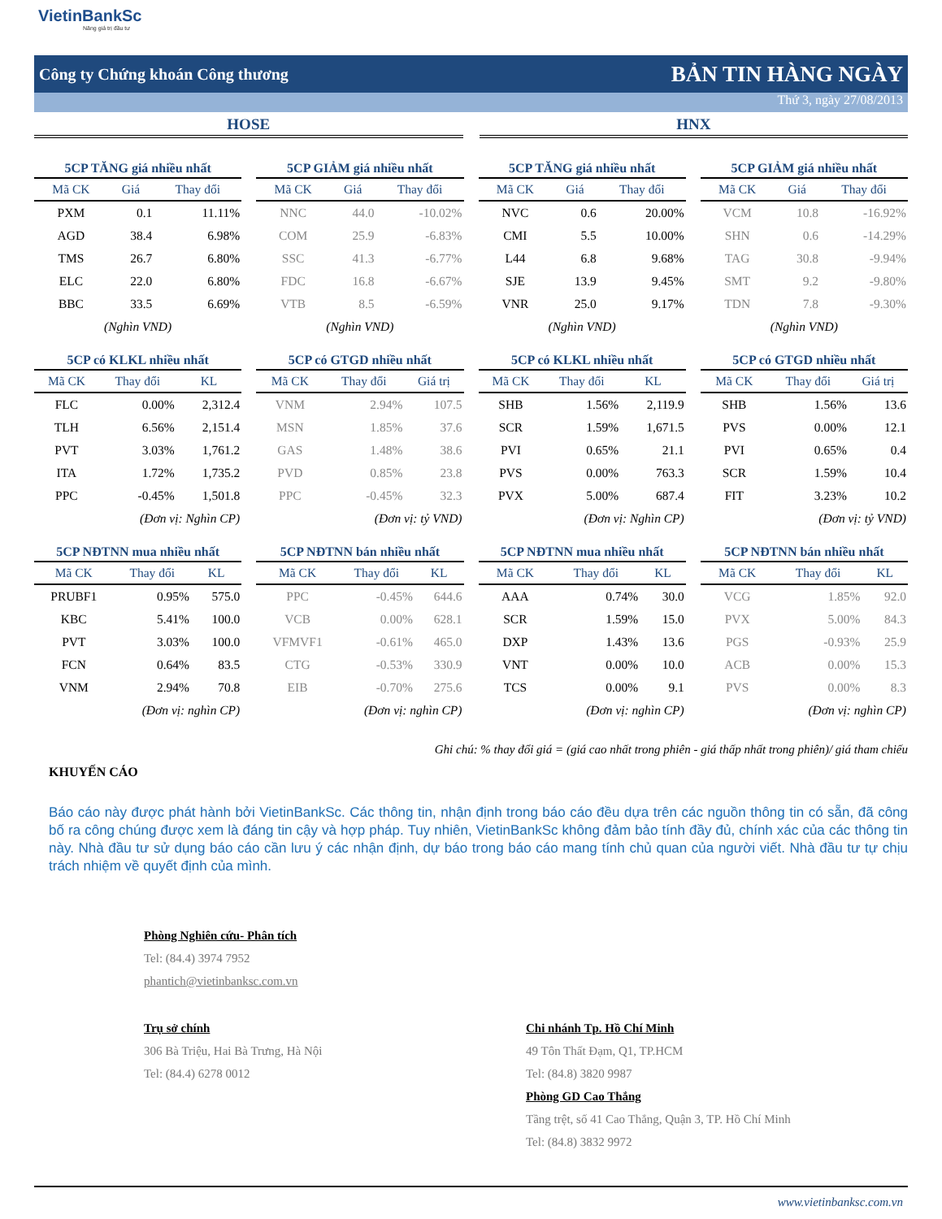VietinBankSc
Nâng giá trị đầu tư
Công ty Chứng khoán Công thương BẢN TIN HÀNG NGÀY
Thứ 3, ngày 27/08/2013
HOSE HNX
5CP TĂNG giá nhiều nhất
| Mã CK | Giá | Thay đổi |
| --- | --- | --- |
| PXM | 0.1 | 11.11% |
| AGD | 38.4 | 6.98% |
| TMS | 26.7 | 6.80% |
| ELC | 22.0 | 6.80% |
| BBC | 33.5 | 6.69% |
| (Nghìn VND) | | |
5CP GIẢM giá nhiều nhất
| Mã CK | Giá | Thay đổi |
| --- | --- | --- |
| NNC | 44.0 | -10.02% |
| COM | 25.9 | -6.83% |
| SSC | 41.3 | -6.77% |
| FDC | 16.8 | -6.67% |
| VTB | 8.5 | -6.59% |
| (Nghìn VND) | | |
5CP TĂNG giá nhiều nhất
| Mã CK | Giá | Thay đổi |
| --- | --- | --- |
| NVC | 0.6 | 20.00% |
| CMI | 5.5 | 10.00% |
| L44 | 6.8 | 9.68% |
| SJE | 13.9 | 9.45% |
| VNR | 25.0 | 9.17% |
| (Nghìn VND) | | |
5CP GIẢM giá nhiều nhất
| Mã CK | Giá | Thay đổi |
| --- | --- | --- |
| VCM | 10.8 | -16.92% |
| SHN | 0.6 | -14.29% |
| TAG | 30.8 | -9.94% |
| SMT | 9.2 | -9.80% |
| TDN | 7.8 | -9.30% |
| (Nghìn VND) | | |
5CP có KLKL nhiều nhất
| Mã CK | Thay đổi | KL |
| --- | --- | --- |
| FLC | 0.00% | 2,312.4 |
| TLH | 6.56% | 2,151.4 |
| PVT | 3.03% | 1,761.2 |
| ITA | 1.72% | 1,735.2 |
| PPC | -0.45% | 1,501.8 |
| (Đơn vị: Nghìn CP) | | |
5CP có GTGD nhiều nhất
| Mã CK | Thay đổi | Giá trị |
| --- | --- | --- |
| VNM | 2.94% | 107.5 |
| MSN | 1.85% | 37.6 |
| GAS | 1.48% | 38.6 |
| PVD | 0.85% | 23.8 |
| PPC | -0.45% | 32.3 |
| (Đơn vị: tỷ VND) | | |
5CP có KLKL nhiều nhất
| Mã CK | Thay đổi | KL |
| --- | --- | --- |
| SHB | 1.56% | 2,119.9 |
| SCR | 1.59% | 1,671.5 |
| PVI | 0.65% | 21.1 |
| PVS | 0.00% | 763.3 |
| PVX | 5.00% | 687.4 |
| (Đơn vị: Nghìn CP) | | |
5CP có GTGD nhiều nhất
| Mã CK | Thay đổi | Giá trị |
| --- | --- | --- |
| SHB | 1.56% | 13.6 |
| PVS | 0.00% | 12.1 |
| PVI | 0.65% | 0.4 |
| SCR | 1.59% | 10.4 |
| FIT | 3.23% | 10.2 |
| (Đơn vị: tỷ VND) | | |
5CP NĐTNN mua nhiều nhất
| Mã CK | Thay đổi | KL |
| --- | --- | --- |
| PRUBF1 | 0.95% | 575.0 |
| KBC | 5.41% | 100.0 |
| PVT | 3.03% | 100.0 |
| FCN | 0.64% | 83.5 |
| VNM | 2.94% | 70.8 |
| (Đơn vị: nghìn CP) | | |
5CP NĐTNN bán nhiều nhất
| Mã CK | Thay đổi | KL |
| --- | --- | --- |
| PPC | -0.45% | 644.6 |
| VCB | 0.00% | 628.1 |
| VFMVF1 | -0.61% | 465.0 |
| CTG | -0.53% | 330.9 |
| EIB | -0.70% | 275.6 |
| (Đơn vị: nghìn CP) | | |
5CP NĐTNN mua nhiều nhất
| Mã CK | Thay đổi | KL |
| --- | --- | --- |
| AAA | 0.74% | 30.0 |
| SCR | 1.59% | 15.0 |
| DXP | 1.43% | 13.6 |
| VNT | 0.00% | 10.0 |
| TCS | 0.00% | 9.1 |
| (Đơn vị: nghìn CP) | | |
5CP NĐTNN bán nhiều nhất
| Mã CK | Thay đổi | KL |
| --- | --- | --- |
| VCG | 1.85% | 92.0 |
| PVX | 5.00% | 84.3 |
| PGS | -0.93% | 25.9 |
| ACB | 0.00% | 15.3 |
| PVS | 0.00% | 8.3 |
| (Đơn vị: nghìn CP) | | |
Ghi chú: % thay đổi giá = (giá cao nhất trong phiên - giá thấp nhất trong phiên)/ giá tham chiếu
KHUYẾN CÁO
Báo cáo này được phát hành bởi VietinBankSc. Các thông tin, nhận định trong báo cáo đều dựa trên các nguồn thông tin có sẵn, đã công bố ra công chúng được xem là đáng tin cậy và hợp pháp. Tuy nhiên, VietinBankSc không đảm bảo tính đầy đủ, chính xác của các thông tin này. Nhà đầu tư sử dụng báo cáo cần lưu ý các nhận định, dự báo trong báo cáo mang tính chủ quan của người viết. Nhà đầu tư tự chịu trách nhiệm về quyết định của mình.
Phòng Nghiên cứu- Phân tích
Tel: (84.4) 3974 7952
phantich@vietinbanksc.com.vn
Trụ sở chính
306 Bà Triệu, Hai Bà Trưng, Hà Nội
Tel: (84.4) 6278 0012
Chi nhánh Tp. Hồ Chí Minh
49 Tôn Thất Đạm, Q1, TP.HCM
Tel: (84.8) 3820 9987
Phòng GD Cao Thắng
Tầng trệt, số 41 Cao Thắng, Quận 3, TP. Hồ Chí Minh
Tel: (84.8) 3832 9972
www.vietinbanksc.com.vn